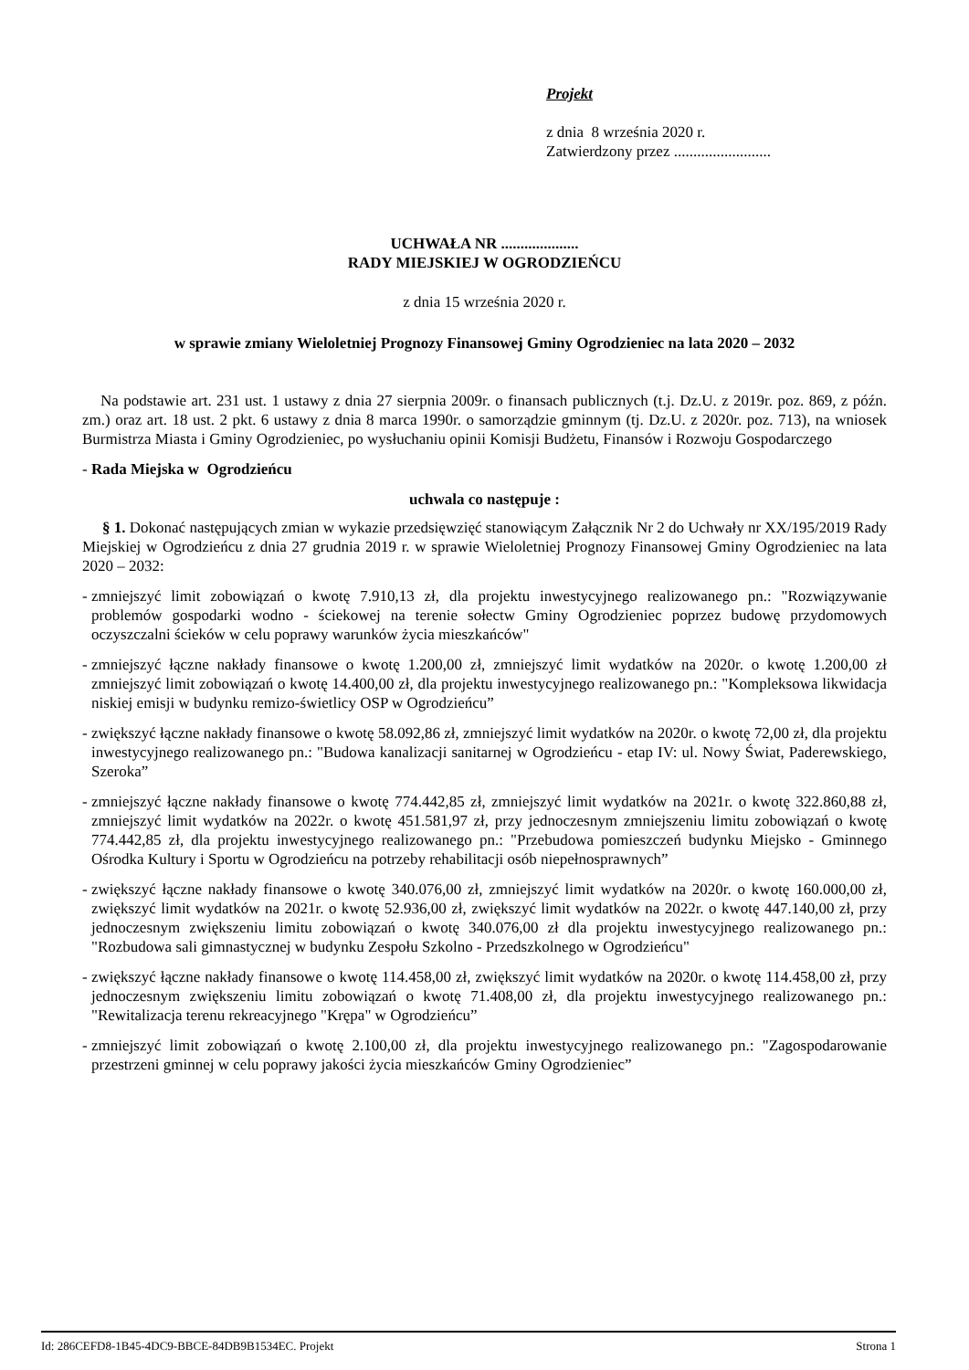Projekt
z dnia 8 września 2020 r.
Zatwierdzony przez .........................
UCHWAŁA NR ....................
RADY MIEJSKIEJ W OGRODZIEŃCU
z dnia 15 września 2020 r.
w sprawie zmiany Wieloletniej Prognozy Finansowej Gminy Ogrodzieniec na lata 2020 – 2032
Na podstawie art. 231 ust. 1 ustawy z dnia 27 sierpnia 2009r. o finansach publicznych (t.j. Dz.U. z 2019r. poz. 869, z późn. zm.) oraz art. 18 ust. 2 pkt. 6 ustawy z dnia 8 marca 1990r. o samorządzie gminnym (tj. Dz.U. z 2020r. poz. 713), na wniosek Burmistrza Miasta i Gminy Ogrodzieniec, po wysłuchaniu opinii Komisji Budżetu, Finansów i Rozwoju Gospodarczego
- Rada Miejska w Ogrodzieńcu
uchwala co następuje :
§ 1. Dokonać następujących zmian w wykazie przedsięwzięć stanowiącym Załącznik Nr 2 do Uchwały nr XX/195/2019 Rady Miejskiej w Ogrodzieńcu z dnia 27 grudnia 2019 r. w sprawie Wieloletniej Prognozy Finansowej Gminy Ogrodzieniec na lata 2020 – 2032:
-
zmniejszyć limit zobowiązań o kwotę 7.910,13 zł, dla projektu inwestycyjnego realizowanego pn.: "Rozwiązywanie problemów gospodarki wodno - ściekowej na terenie sołectw Gminy Ogrodzieniec poprzez budowę przydomowych oczyszczalni ścieków w celu poprawy warunków życia mieszkańców"
-
zmniejszyć łączne nakłady finansowe o kwotę 1.200,00 zł, zmniejszyć limit wydatków na 2020r. o kwotę 1.200,00 zł zmniejszyć limit zobowiązań o kwotę 14.400,00 zł, dla projektu inwestycyjnego realizowanego pn.: "Kompleksowa likwidacja niskiej emisji w budynku remizo-świetlicy OSP w Ogrodzieńcu”
-
zwiększyć łączne nakłady finansowe o kwotę 58.092,86 zł, zmniejszyć limit wydatków na 2020r. o kwotę 72,00 zł, dla projektu inwestycyjnego realizowanego pn.: "Budowa kanalizacji sanitarnej w Ogrodzieńcu - etap IV: ul. Nowy Świat, Paderewskiego, Szeroka”
-
zmniejszyć łączne nakłady finansowe o kwotę 774.442,85 zł, zmniejszyć limit wydatków na 2021r. o kwotę 322.860,88 zł, zmniejszyć limit wydatków na 2022r. o kwotę 451.581,97 zł, przy jednoczesnym zmniejszeniu limitu zobowiązań o kwotę 774.442,85 zł, dla projektu inwestycyjnego realizowanego pn.: "Przebudowa pomieszczeń budynku Miejsko - Gminnego Ośrodka Kultury i Sportu w Ogrodzieńcu na potrzeby rehabilitacji osób niepełnosprawnych”
-
zwiększyć łączne nakłady finansowe o kwotę 340.076,00 zł, zmniejszyć limit wydatków na 2020r. o kwotę 160.000,00 zł, zwiększyć limit wydatków na 2021r. o kwotę 52.936,00 zł, zwiększyć limit wydatków na 2022r. o kwotę 447.140,00 zł, przy jednoczesnym zwiększeniu limitu zobowiązań o kwotę 340.076,00 zł dla projektu inwestycyjnego realizowanego pn.: "Rozbudowa sali gimnastycznej w budynku Zespołu Szkolno - Przedszkolnego w Ogrodzieńcu"
-
zwiększyć łączne nakłady finansowe o kwotę 114.458,00 zł, zwiększyć limit wydatków na 2020r. o kwotę 114.458,00 zł, przy jednoczesnym zwiększeniu limitu zobowiązań o kwotę 71.408,00 zł, dla projektu inwestycyjnego realizowanego pn.: "Rewitalizacja terenu rekreacyjnego "Krępa" w Ogrodzieńcu”
-
zmniejszyć limit zobowiązań o kwotę 2.100,00 zł, dla projektu inwestycyjnego realizowanego pn.: "Zagospodarowanie przestrzeni gminnej w celu poprawy jakości życia mieszkańców Gminy Ogrodzieniec”
Id: 286CEFD8-1B45-4DC9-BBCE-84DB9B1534EC. Projekt Strona 1